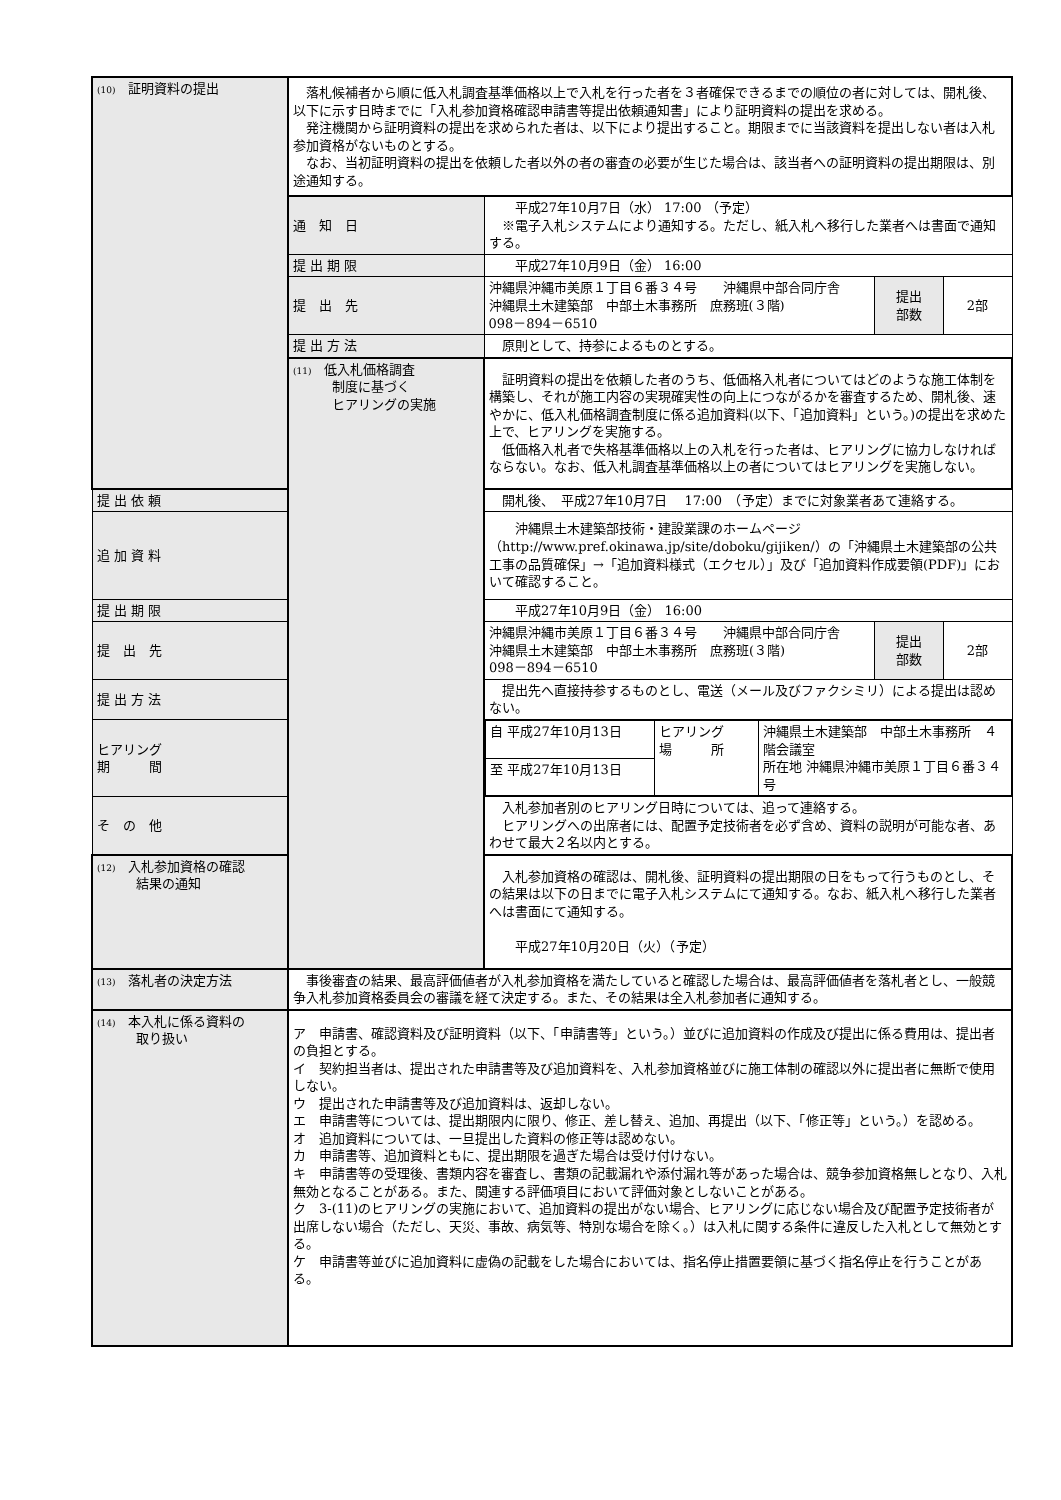| (10) 証明資料の提出 | 落札候補者から順に低入札調査基準価格以上で入札を行った者を３者確保できるまでの順位の者に対しては、開札後、以下に示す日時までに「入札参加資格確認申請書等提出依頼通知書」により証明資料の提出を求める。 発注機関から証明資料の提出を求められた者は、以下により提出すること。期限までに当該資料を提出しない者は入札参加資格がないものとする。 なお、当初証明資料の提出を依頼した者以外の者の審査の必要が生じた場合は、該当者への証明資料の提出期限は、別途通知する。 | | | |
| | 通 知 日 | 平成27年10月7日（水） 17:00 （予定） ※電子入札システムにより通知する。ただし、紙入札へ移行した業者へは書面で通知する。 | | |
| | 提 出 期 限 | 平成27年10月9日（金） 16:00 | | |
| | 提 出 先 | 沖縄県沖縄市美原１丁目６番３４号 沖縄県中部合同庁舎 沖縄県土木建築部 中部土木事務所 庶務班(３階) 098－894－6510 | 提出 部数 | 2部 |
| | 提 出 方 法 | 原則として、持参によるものとする。 | | |
| | (11) 低入札価格調査 制度に基づく ヒアリングの実施 | 証明資料の提出を依頼した者のうち、低価格入札者についてはどのような施工体制を構築し、それが施工内容の実現確実性の向上につながるかを審査するため、開札後、速やかに、低入札価格調査制度に係る追加資料(以下、「追加資料」という。)の提出を求めた上で、ヒアリングを実施する。 低価格入札者で失格基準価格以上の入札を行った者は、ヒアリングに協力しなければならない。なお、低入札調査基準価格以上の者についてはヒアリングを実施しない。 | | |
| 提 出 依 頼 | | 開札後、 平成27年10月7日 17:00 （予定）までに対象業者あて連絡する。 | | |
| 追 加 資 料 | | 沖縄県土木建築部技術・建設業課のホームページ （http://www.pref.okinawa.jp/site/doboku/gijiken/）の「沖縄県土木建築部の公共工事の品質確保」→「追加資料様式（エクセル）」及び「追加資料作成要領(PDF)」において確認すること。 | | |
| 提 出 期 限 | | 平成27年10月9日（金） 16:00 | | |
| 提 出 先 | | 沖縄県沖縄市美原１丁目６番３４号 沖縄県中部合同庁舎 沖縄県土木建築部 中部土木事務所 庶務班(３階) 098－894－6510 | 提出 部数 | 2部 |
| 提 出 方 法 | | 提出先へ直接持参するものとし、電送（メール及びファクシミリ）による提出は認めない。 | | |
| ヒアリング 期 間 | | / 自 平成27年10月13日 / ヒアリング 場 所 / 沖縄県土木建築部 中部土木事務所 ４階会議室 所在地 沖縄県沖縄市美原１丁目６番３４号 / / 至 平成27年10月13日 / / / | | |
| そ の 他 | | 入札参加者別のヒアリング日時については、追って連絡する。 ヒアリングへの出席者には、配置予定技術者を必ず含め、資料の説明が可能な者、あわせて最大２名以内とする。 | | |
| (12) 入札参加資格の確認 結果の通知 | | 入札参加資格の確認は、開札後、証明資料の提出期限の日をもって行うものとし、その結果は以下の日までに電子入札システムにて通知する。なお、紙入札へ移行した業者へは書面にて通知する。 平成27年10月20日（火）（予定） | | |
| (13) 落札者の決定方法 | 事後審査の結果、最高評価値者が入札参加資格を満たしていると確認した場合は、最高評価値者を落札者とし、一般競争入札参加資格委員会の審議を経て決定する。また、その結果は全入札参加者に通知する。 | | | |
| (14) 本入札に係る資料の 取り扱い | ア 申請書、確認資料及び証明資料（以下、「申請書等」という。）並びに追加資料の作成及び提出に係る費用は、提出者の負担とする。 イ 契約担当者は、提出された申請書等及び追加資料を、入札参加資格並びに施工体制の確認以外に提出者に無断で使用しない。 ウ 提出された申請書等及び追加資料は、返却しない。 エ 申請書等については、提出期限内に限り、修正、差し替え、追加、再提出（以下、「修正等」という。）を認める。 オ 追加資料については、一旦提出した資料の修正等は認めない。 カ 申請書等、追加資料ともに、提出期限を過ぎた場合は受け付けない。 キ 申請書等の受理後、書類内容を審査し、書類の記載漏れや添付漏れ等があった場合は、競争参加資格無しとなり、入札無効となることがある。また、関連する評価項目において評価対象としないことがある。 ク 3-(11)のヒアリングの実施において、追加資料の提出がない場合、ヒアリングに応じない場合及び配置予定技術者が出席しない場合（ただし、天災、事故、病気等、特別な場合を除く。）は入札に関する条件に違反した入札として無効とする。 ケ 申請書等並びに追加資料に虚偽の記載をした場合においては、指名停止措置要領に基づく指名停止を行うことがある。 | | | |